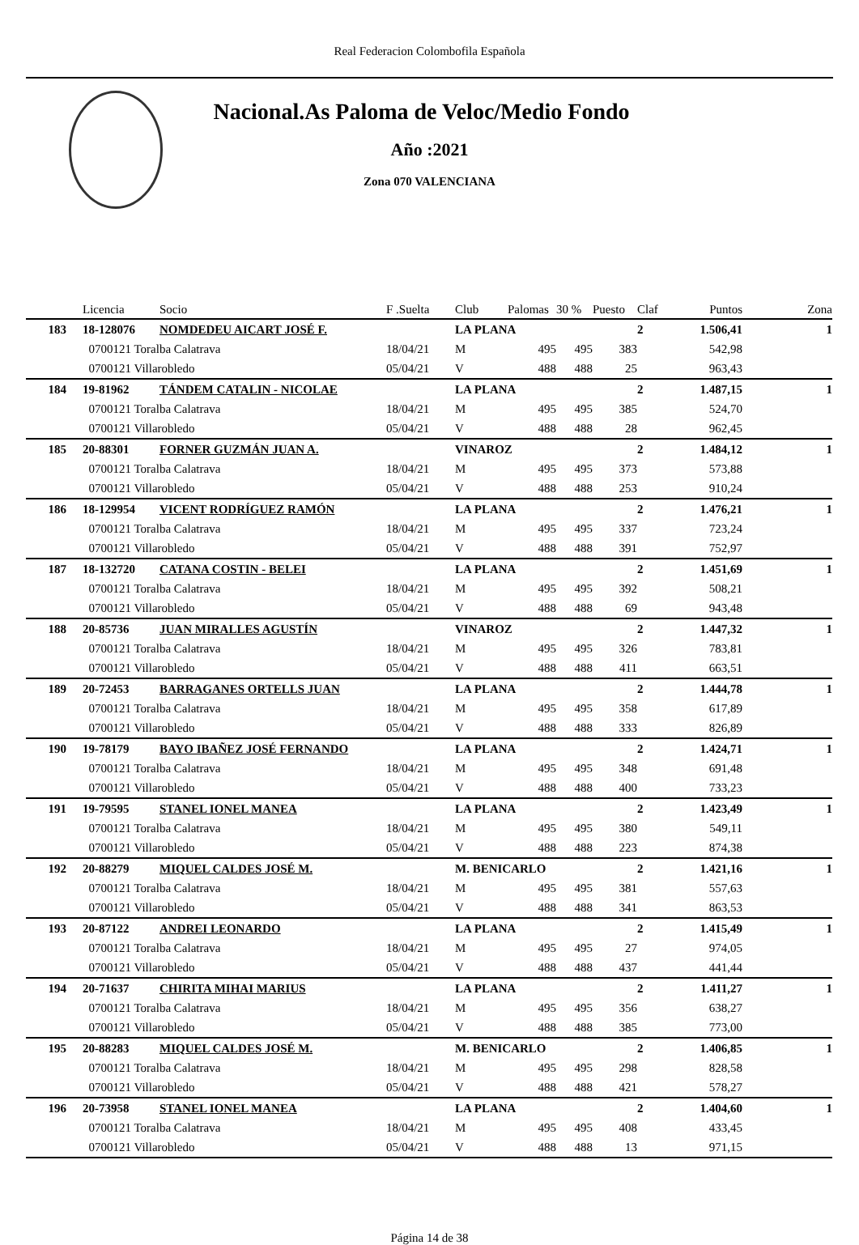Real Federacion Colombofila Española
Nacional.As Paloma de Veloc/Medio Fondo
Año :2021
Zona 070 VALENCIANA
| | Licencia | Socio | F .Suelta | Club | Palomas | 30 % | Puesto | Claf | Puntos | Zona |
| --- | --- | --- | --- | --- | --- | --- | --- | --- | --- | --- |
| 183 | 18-128076 | NOMDEDEU AICART JOSÉ F. | | LA PLANA | | | | 2 | 1.506,41 | 1 |
| | 0700121 Toralba Calatrava | | 18/04/21 | M | 495 | 495 | 383 | | 542,98 | |
| | 0700121 Villarobledo | | 05/04/21 | V | 488 | 488 | 25 | | 963,43 | |
| 184 | 19-81962 | TÁNDEM CATALIN - NICOLAE | | LA PLANA | | | | 2 | 1.487,15 | 1 |
| | 0700121 Toralba Calatrava | | 18/04/21 | M | 495 | 495 | 385 | | 524,70 | |
| | 0700121 Villarobledo | | 05/04/21 | V | 488 | 488 | 28 | | 962,45 | |
| 185 | 20-88301 | FORNER GUZMÁN JUAN A. | | VINAROZ | | | | 2 | 1.484,12 | 1 |
| | 0700121 Toralba Calatrava | | 18/04/21 | M | 495 | 495 | 373 | | 573,88 | |
| | 0700121 Villarobledo | | 05/04/21 | V | 488 | 488 | 253 | | 910,24 | |
| 186 | 18-129954 | VICENT RODRÍGUEZ RAMÓN | | LA PLANA | | | | 2 | 1.476,21 | 1 |
| | 0700121 Toralba Calatrava | | 18/04/21 | M | 495 | 495 | 337 | | 723,24 | |
| | 0700121 Villarobledo | | 05/04/21 | V | 488 | 488 | 391 | | 752,97 | |
| 187 | 18-132720 | CATANA COSTIN - BELEI | | LA PLANA | | | | 2 | 1.451,69 | 1 |
| | 0700121 Toralba Calatrava | | 18/04/21 | M | 495 | 495 | 392 | | 508,21 | |
| | 0700121 Villarobledo | | 05/04/21 | V | 488 | 488 | 69 | | 943,48 | |
| 188 | 20-85736 | JUAN MIRALLES AGUSTÍN | | VINAROZ | | | | 2 | 1.447,32 | 1 |
| | 0700121 Toralba Calatrava | | 18/04/21 | M | 495 | 495 | 326 | | 783,81 | |
| | 0700121 Villarobledo | | 05/04/21 | V | 488 | 488 | 411 | | 663,51 | |
| 189 | 20-72453 | BARRAGANES ORTELLS JUAN | | LA PLANA | | | | 2 | 1.444,78 | 1 |
| | 0700121 Toralba Calatrava | | 18/04/21 | M | 495 | 495 | 358 | | 617,89 | |
| | 0700121 Villarobledo | | 05/04/21 | V | 488 | 488 | 333 | | 826,89 | |
| 190 | 19-78179 | BAYO IBAÑEZ JOSÉ FERNANDO | | LA PLANA | | | | 2 | 1.424,71 | 1 |
| | 0700121 Toralba Calatrava | | 18/04/21 | M | 495 | 495 | 348 | | 691,48 | |
| | 0700121 Villarobledo | | 05/04/21 | V | 488 | 488 | 400 | | 733,23 | |
| 191 | 19-79595 | STANEL IONEL MANEA | | LA PLANA | | | | 2 | 1.423,49 | 1 |
| | 0700121 Toralba Calatrava | | 18/04/21 | M | 495 | 495 | 380 | | 549,11 | |
| | 0700121 Villarobledo | | 05/04/21 | V | 488 | 488 | 223 | | 874,38 | |
| 192 | 20-88279 | MIQUEL CALDES JOSÉ M. | | M. BENICARLO | | | | 2 | 1.421,16 | 1 |
| | 0700121 Toralba Calatrava | | 18/04/21 | M | 495 | 495 | 381 | | 557,63 | |
| | 0700121 Villarobledo | | 05/04/21 | V | 488 | 488 | 341 | | 863,53 | |
| 193 | 20-87122 | ANDREI LEONARDO | | LA PLANA | | | | 2 | 1.415,49 | 1 |
| | 0700121 Toralba Calatrava | | 18/04/21 | M | 495 | 495 | 27 | | 974,05 | |
| | 0700121 Villarobledo | | 05/04/21 | V | 488 | 488 | 437 | | 441,44 | |
| 194 | 20-71637 | CHIRITA MIHAI MARIUS | | LA PLANA | | | | 2 | 1.411,27 | 1 |
| | 0700121 Toralba Calatrava | | 18/04/21 | M | 495 | 495 | 356 | | 638,27 | |
| | 0700121 Villarobledo | | 05/04/21 | V | 488 | 488 | 385 | | 773,00 | |
| 195 | 20-88283 | MIQUEL CALDES JOSÉ M. | | M. BENICARLO | | | | 2 | 1.406,85 | 1 |
| | 0700121 Toralba Calatrava | | 18/04/21 | M | 495 | 495 | 298 | | 828,58 | |
| | 0700121 Villarobledo | | 05/04/21 | V | 488 | 488 | 421 | | 578,27 | |
| 196 | 20-73958 | STANEL IONEL MANEA | | LA PLANA | | | | 2 | 1.404,60 | 1 |
| | 0700121 Toralba Calatrava | | 18/04/21 | M | 495 | 495 | 408 | | 433,45 | |
| | 0700121 Villarobledo | | 05/04/21 | V | 488 | 488 | 13 | | 971,15 | |
Página 14 de 38